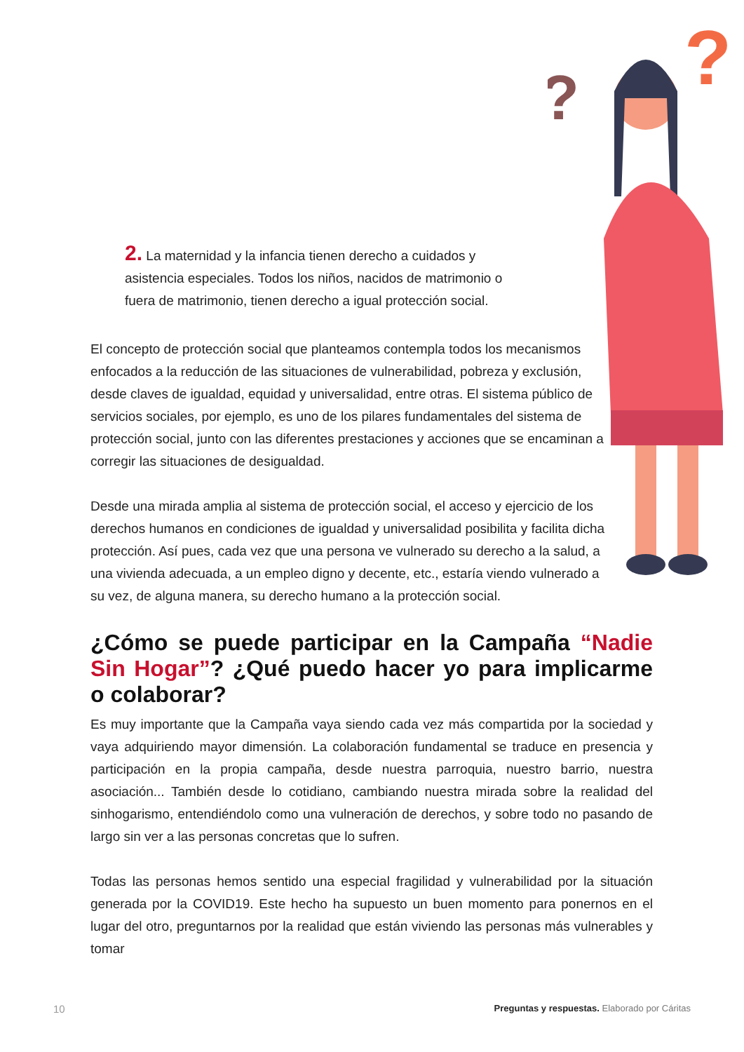?
?
2. La maternidad y la infancia tienen derecho a cuidados y asistencia especiales. Todos los niños, nacidos de matrimonio o fuera de matrimonio, tienen derecho a igual protección social.
El concepto de protección social que planteamos contempla todos los mecanismos enfocados a la reducción de las situaciones de vulnerabilidad, pobreza y exclusión, desde claves de igualdad, equidad y universalidad, entre otras. El sistema público de servicios sociales, por ejemplo, es uno de los pilares fundamentales del sistema de protección social, junto con las diferentes prestaciones y acciones que se encaminan a corregir las situaciones de desigualdad.
Desde una mirada amplia al sistema de protección social, el acceso y ejercicio de los derechos humanos en condiciones de igualdad y universalidad posibilita y facilita dicha protección. Así pues, cada vez que una persona ve vulnerado su derecho a la salud, a una vivienda adecuada, a un empleo digno y decente, etc., estaría viendo vulnerado a su vez, de alguna manera, su derecho humano a la protección social.
¿Cómo se puede participar en la Campaña “Nadie Sin Hogar”? ¿Qué puedo hacer yo para implicarme o colaborar?
Es muy importante que la Campaña vaya siendo cada vez más compartida por la sociedad y vaya adquiriendo mayor dimensión. La colaboración fundamental se traduce en presencia y participación en la propia campaña, desde nuestra parroquia, nuestro barrio, nuestra asociación... También desde lo cotidiano, cambiando nuestra mirada sobre la realidad del sinhogarismo, entendiéndolo como una vulneración de derechos, y sobre todo no pasando de largo sin ver a las personas concretas que lo sufren.
Todas las personas hemos sentido una especial fragilidad y vulnerabilidad por la situación generada por la COVID19. Este hecho ha supuesto un buen momento para ponernos en el lugar del otro, preguntarnos por la realidad que están viviendo las personas más vulnerables y tomar
10 Preguntas y respuestas. Elaborado por Cáritas